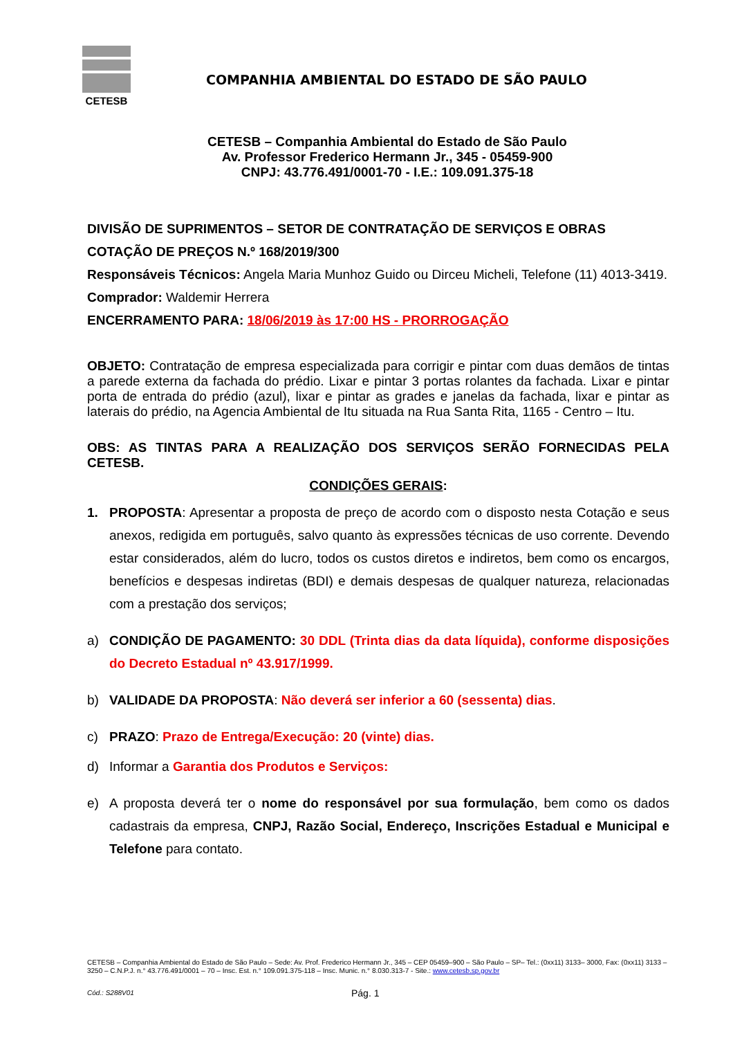CETESB
COMPANHIA AMBIENTAL DO ESTADO DE SÃO PAULO
CETESB – Companhia Ambiental do Estado de São Paulo
Av. Professor Frederico Hermann Jr., 345 - 05459-900
CNPJ: 43.776.491/0001-70 - I.E.: 109.091.375-18
DIVISÃO DE SUPRIMENTOS – SETOR DE CONTRATAÇÃO DE SERVIÇOS E OBRAS
COTAÇÃO DE PREÇOS N.º 168/2019/300
Responsáveis Técnicos: Angela Maria Munhoz Guido ou Dirceu Micheli, Telefone (11) 4013-3419.
Comprador: Waldemir Herrera
ENCERRAMENTO PARA: 18/06/2019 às 17:00 HS - PRORROGAÇÃO
OBJETO: Contratação de empresa especializada para corrigir e pintar com duas demãos de tintas a parede externa da fachada do prédio. Lixar e pintar 3 portas rolantes da fachada. Lixar e pintar porta de entrada do prédio (azul), lixar e pintar as grades e janelas da fachada, lixar e pintar as laterais do prédio, na Agencia Ambiental de Itu situada na Rua Santa Rita, 1165 - Centro – Itu.
OBS: AS TINTAS PARA A REALIZAÇÃO DOS SERVIÇOS SERÃO FORNECIDAS PELA CETESB.
CONDIÇÕES GERAIS:
1. PROPOSTA: Apresentar a proposta de preço de acordo com o disposto nesta Cotação e seus anexos, redigida em português, salvo quanto às expressões técnicas de uso corrente. Devendo estar considerados, além do lucro, todos os custos diretos e indiretos, bem como os encargos, benefícios e despesas indiretas (BDI) e demais despesas de qualquer natureza, relacionadas com a prestação dos serviços;
a) CONDIÇÃO DE PAGAMENTO: 30 DDL (Trinta dias da data líquida), conforme disposições do Decreto Estadual nº 43.917/1999.
b) VALIDADE DA PROPOSTA: Não deverá ser inferior a 60 (sessenta) dias.
c) PRAZO: Prazo de Entrega/Execução: 20 (vinte) dias.
d) Informar a Garantia dos Produtos e Serviços:
e) A proposta deverá ter o nome do responsável por sua formulação, bem como os dados cadastrais da empresa, CNPJ, Razão Social, Endereço, Inscrições Estadual e Municipal e Telefone para contato.
CETESB – Companhia Ambiental do Estado de São Paulo – Sede: Av. Prof. Frederico Hermann Jr., 345 – CEP 05459–900 – São Paulo – SP– Tel.: (0xx11) 3133– 3000, Fax: (0xx11) 3133 – 3250 – C.N.P.J. n.° 43.776.491/0001 – 70 – Insc. Est. n.° 109.091.375-118 – Insc. Munic. n.° 8.030.313-7 - Site.: www.cetesb.sp.gov.br
Cód.: S288V01 Pág. 1